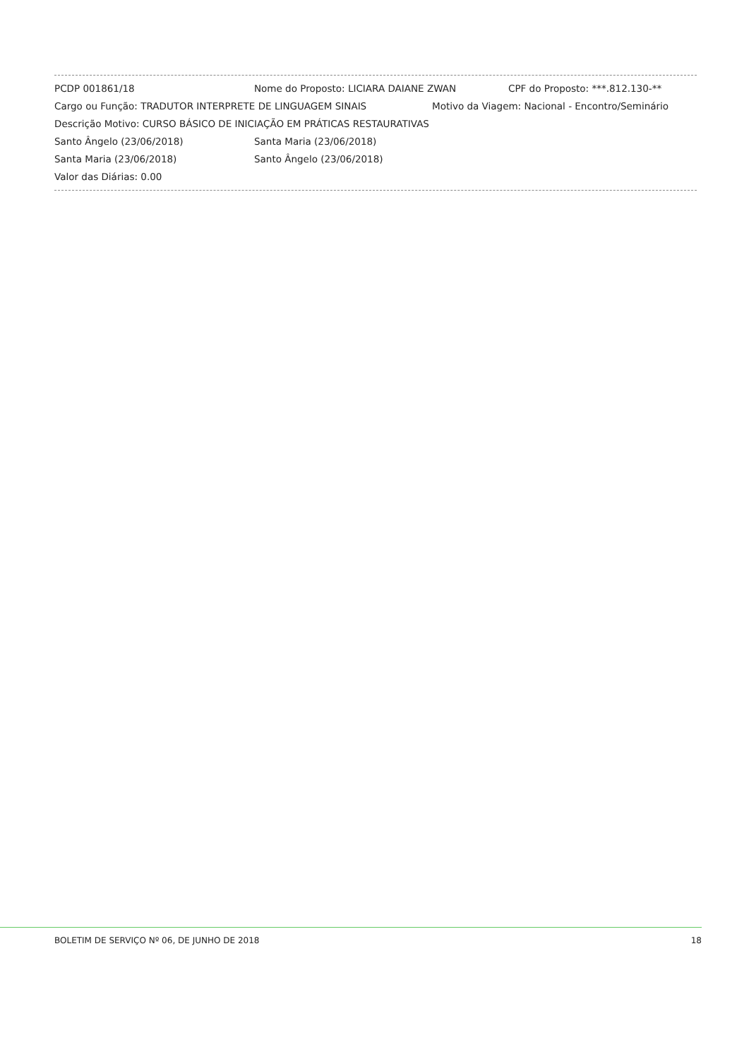PCDP 001861/18 Nome do Proposto: LICIARA DAIANE ZWAN CPF do Proposto: ***.812.130-**
Cargo ou Função: TRADUTOR INTERPRETE DE LINGUAGEM SINAIS Motivo da Viagem: Nacional - Encontro/Seminário
Descrição Motivo: CURSO BÁSICO DE INICIAÇÃO EM PRÁTICAS RESTAURATIVAS
Santo Ângelo (23/06/2018) Santa Maria (23/06/2018)
Santa Maria (23/06/2018) Santo Ângelo (23/06/2018)
Valor das Diárias: 0.00
BOLETIM DE SERVIÇO Nº 06, DE JUNHO DE 2018 18